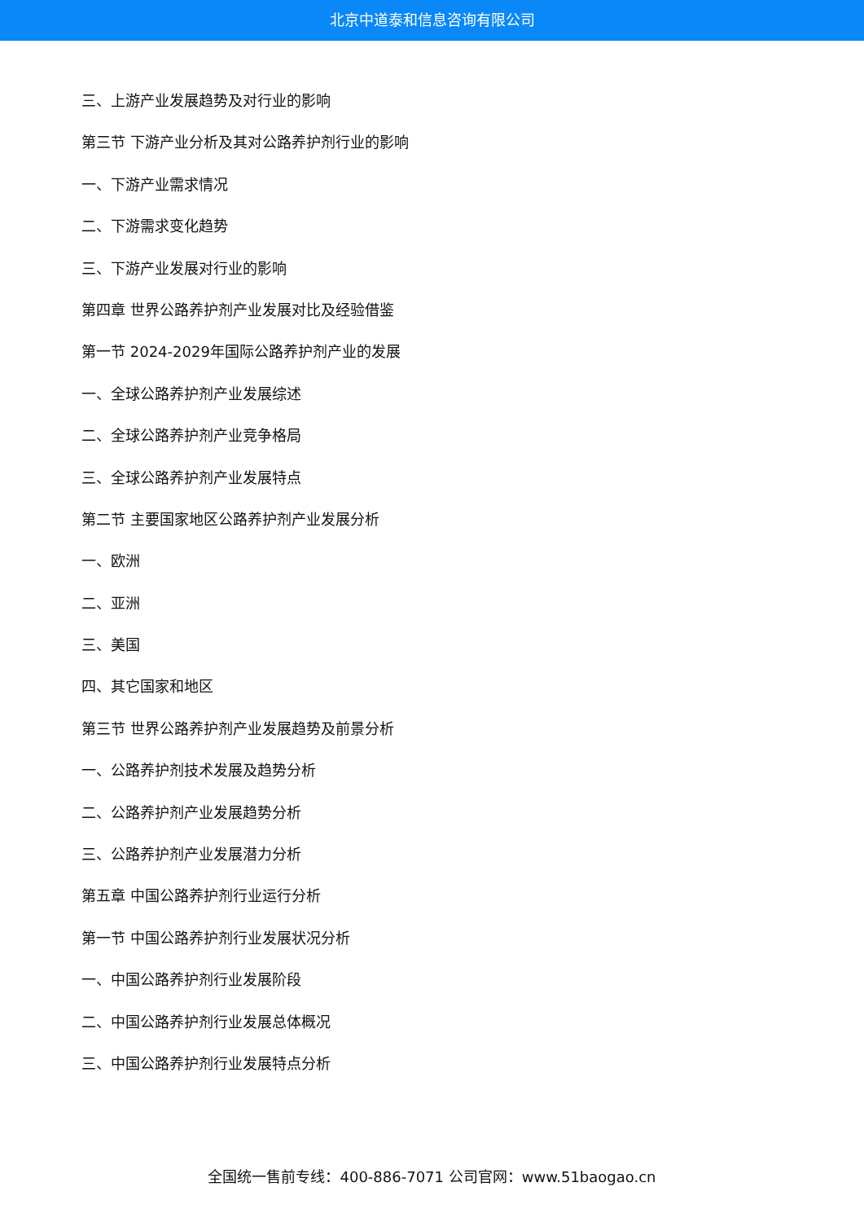北京中道泰和信息咨询有限公司
三、上游产业发展趋势及对行业的影响
第三节 下游产业分析及其对公路养护剂行业的影响
一、下游产业需求情况
二、下游需求变化趋势
三、下游产业发展对行业的影响
第四章 世界公路养护剂产业发展对比及经验借鉴
第一节 2024-2029年国际公路养护剂产业的发展
一、全球公路养护剂产业发展综述
二、全球公路养护剂产业竞争格局
三、全球公路养护剂产业发展特点
第二节 主要国家地区公路养护剂产业发展分析
一、欧洲
二、亚洲
三、美国
四、其它国家和地区
第三节 世界公路养护剂产业发展趋势及前景分析
一、公路养护剂技术发展及趋势分析
二、公路养护剂产业发展趋势分析
三、公路养护剂产业发展潜力分析
第五章 中国公路养护剂行业运行分析
第一节 中国公路养护剂行业发展状况分析
一、中国公路养护剂行业发展阶段
二、中国公路养护剂行业发展总体概况
三、中国公路养护剂行业发展特点分析
全国统一售前专线：400-886-7071 公司官网：www.51baogao.cn